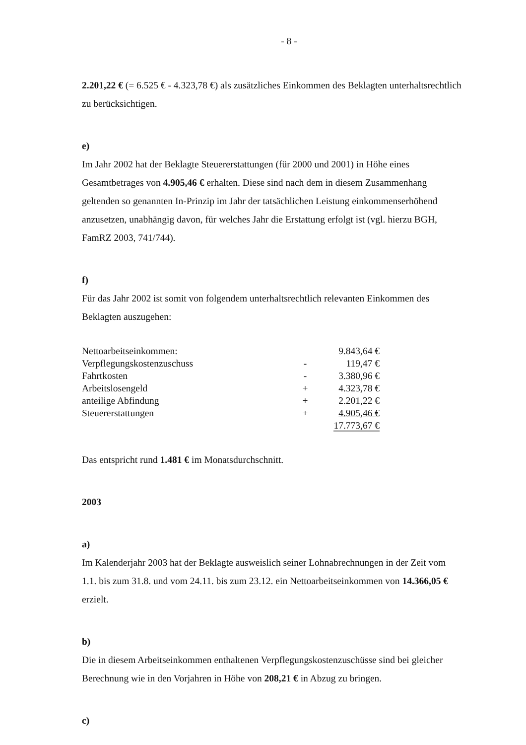- 8 -
2.201,22 € (= 6.525 € - 4.323,78 €) als zusätzliches Einkommen des Beklagten unterhaltsrechtlich zu berücksichtigen.
e)
Im Jahr 2002 hat der Beklagte Steuererstattungen (für 2000 und 2001) in Höhe eines Gesamtbetrages von 4.905,46 € erhalten. Diese sind nach dem in diesem Zusammenhang geltenden so genannten In-Prinzip im Jahr der tatsächlichen Leistung einkommenserhöhend anzusetzen, unabhängig davon, für welches Jahr die Erstattung erfolgt ist (vgl. hierzu BGH, FamRZ 2003, 741/744).
f)
Für das Jahr 2002 ist somit von folgendem unterhaltsrechtlich relevanten Einkommen des Beklagten auszugehen:
| Nettoarbeitseinkommen: | | 9.843,64 € |
| Verpflegungskostenzuschuss | - | 119,47 € |
| Fahrtkosten | - | 3.380,96 € |
| Arbeitslosengeld | + | 4.323,78 € |
| anteilige Abfindung | + | 2.201,22 € |
| Steuererstattungen | + | 4.905,46 € |
| | | 17.773,67 € |
Das entspricht rund 1.481 € im Monatsdurchschnitt.
2003
a)
Im Kalenderjahr 2003 hat der Beklagte ausweislich seiner Lohnabrechnungen in der Zeit vom 1.1. bis zum 31.8. und vom 24.11. bis zum 23.12. ein Nettoarbeitseinkommen von 14.366,05 € erzielt.
b)
Die in diesem Arbeitseinkommen enthaltenen Verpflegungskostenzuschüsse sind bei gleicher Berechnung wie in den Vorjahren in Höhe von 208,21 € in Abzug zu bringen.
c)